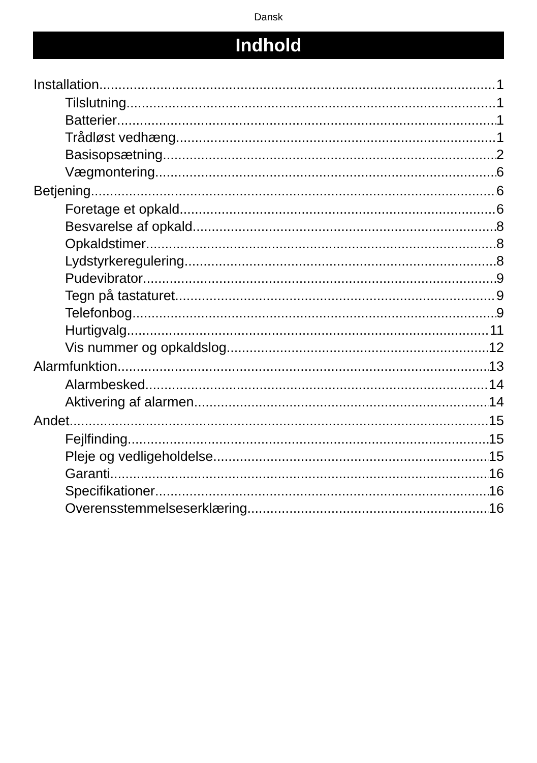Dansk
Indhold
Installation 1
Tilslutning 1
Batterier 1
Trådløst vedhæng 1
Basisopsætning 2
Vægmontering 6
Betjening 6
Foretage et opkald 6
Besvarelse af opkald 8
Opkaldstimer 8
Lydstyrkeregulering 8
Pudevibrator 9
Tegn på tastaturet 9
Telefonbog 9
Hurtigvalg 11
Vis nummer og opkaldslog 12
Alarmfunktion 13
Alarmbesked 14
Aktivering af alarmen 14
Andet 15
Fejlfinding 15
Pleje og vedligeholdelse 15
Garanti 16
Specifikationer 16
Overensstemmelseserklæring 16